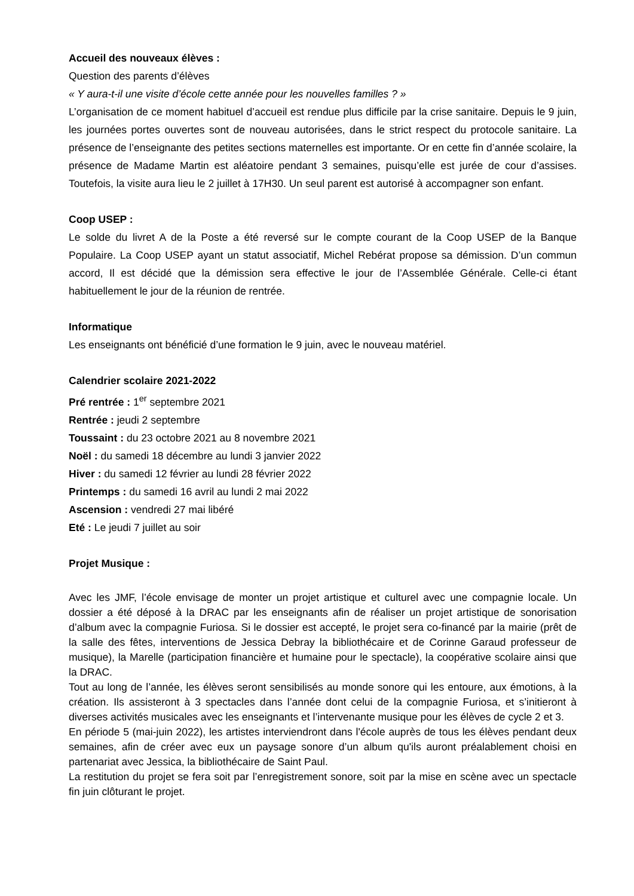Accueil des nouveaux élèves :
Question des parents d’élèves
« Y aura-t-il une visite d’école cette année pour les nouvelles familles ? »
L’organisation de ce moment habituel d’accueil est rendue plus difficile par la crise sanitaire. Depuis le 9 juin, les journées portes ouvertes sont de nouveau autorisées, dans le strict respect du protocole sanitaire. La présence de l’enseignante des petites sections maternelles est importante. Or en cette fin d’année scolaire, la présence de Madame Martin est aléatoire pendant 3 semaines, puisqu’elle est jurée de cour d’assises. Toutefois, la visite aura lieu le 2 juillet à 17H30. Un seul parent est autorisé à accompagner son enfant.
Coop USEP :
Le solde du livret A de la Poste a été reversé sur le compte courant de la Coop USEP de la Banque Populaire. La Coop USEP ayant un statut associatif, Michel Rebérat propose sa démission. D’un commun accord, Il est décidé que la démission sera effective le jour de l’Assemblée Générale. Celle-ci étant habituellement le jour de la réunion de rentrée.
Informatique
Les enseignants ont bénéficié d’une formation le 9 juin, avec le nouveau matériel.
Calendrier scolaire 2021-2022
Pré rentrée : 1<sup>er</sup> septembre 2021
Rentrée : jeudi 2 septembre
Toussaint : du 23 octobre 2021 au 8 novembre 2021
Noël : du samedi 18 décembre au lundi 3 janvier 2022
Hiver : du samedi 12 février au lundi 28 février 2022
Printemps : du samedi 16 avril au lundi 2 mai 2022
Ascension : vendredi 27 mai libéré
Eté : Le jeudi 7 juillet au soir
Projet Musique :
Avec les JMF, l’école envisage de monter un projet artistique et culturel avec une compagnie locale. Un dossier a été déposé à la DRAC par les enseignants afin de réaliser un projet artistique de sonorisation d’album avec la compagnie Furiosa. Si le dossier est accepté, le projet sera co-financé par la mairie (prêt de la salle des fêtes, interventions de Jessica Debray la bibliothécaire et de Corinne Garaud professeur de musique), la Marelle (participation financière et humaine pour le spectacle), la coopérative scolaire ainsi que la DRAC.
Tout au long de l’année, les élèves seront sensibilisés au monde sonore qui les entoure, aux émotions, à la création. Ils assisteront à 3 spectacles dans l’année dont celui de la compagnie Furiosa, et s’initieront à diverses activités musicales avec les enseignants et l’intervenante musique pour les élèves de cycle 2 et 3.
En période 5 (mai-juin 2022), les artistes interviendront dans l'école auprès de tous les élèves pendant deux semaines, afin de créer avec eux un paysage sonore d’un album qu'ils auront préalablement choisi en partenariat avec Jessica, la bibliothécaire de Saint Paul.
La restitution du projet se fera soit par l’enregistrement sonore, soit par la mise en scène avec un spectacle fin juin clôturant le projet.